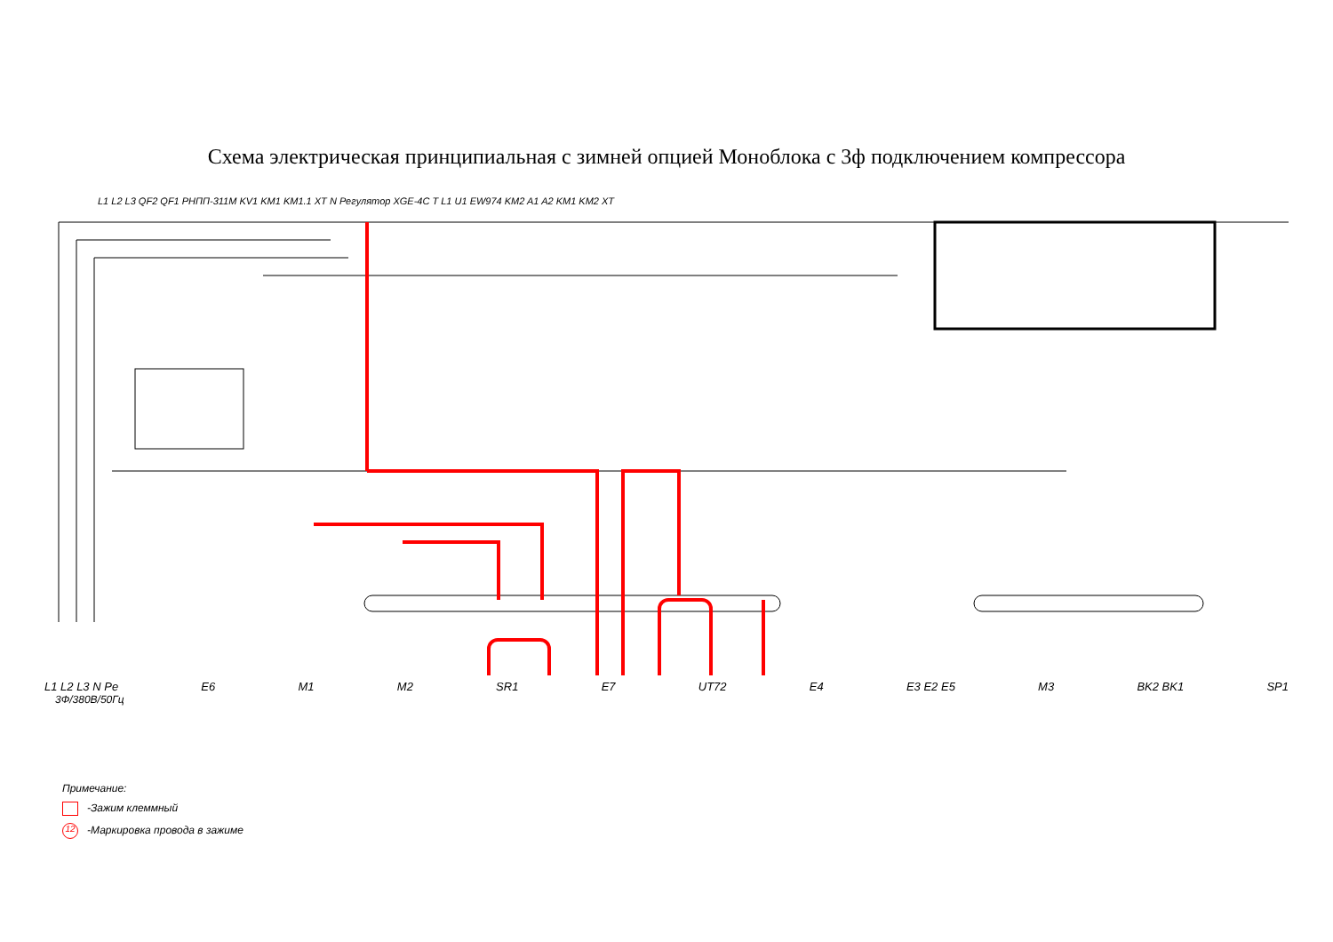Схема электрическая принципиальная с зимней опцией Моноблока с 3ф подключением компрессора
L1 L2 L3 N Pe E6 M1 M2 SR1 E7 UT72 E4 E3 E2 E5 M3 BK2 BK1 SP1
3Ф/380В/50Гц
L1 L2 L3 QF2 QF1 РНПП-311М KV1 KM1 KM1.1 XT N Регулятор XGE-4C T L1 U1 EW974 KM2 A1 A2 KM1 KM2 XT
Примечание:
-Зажим клеммный
12 -Маркировка провода в зажиме